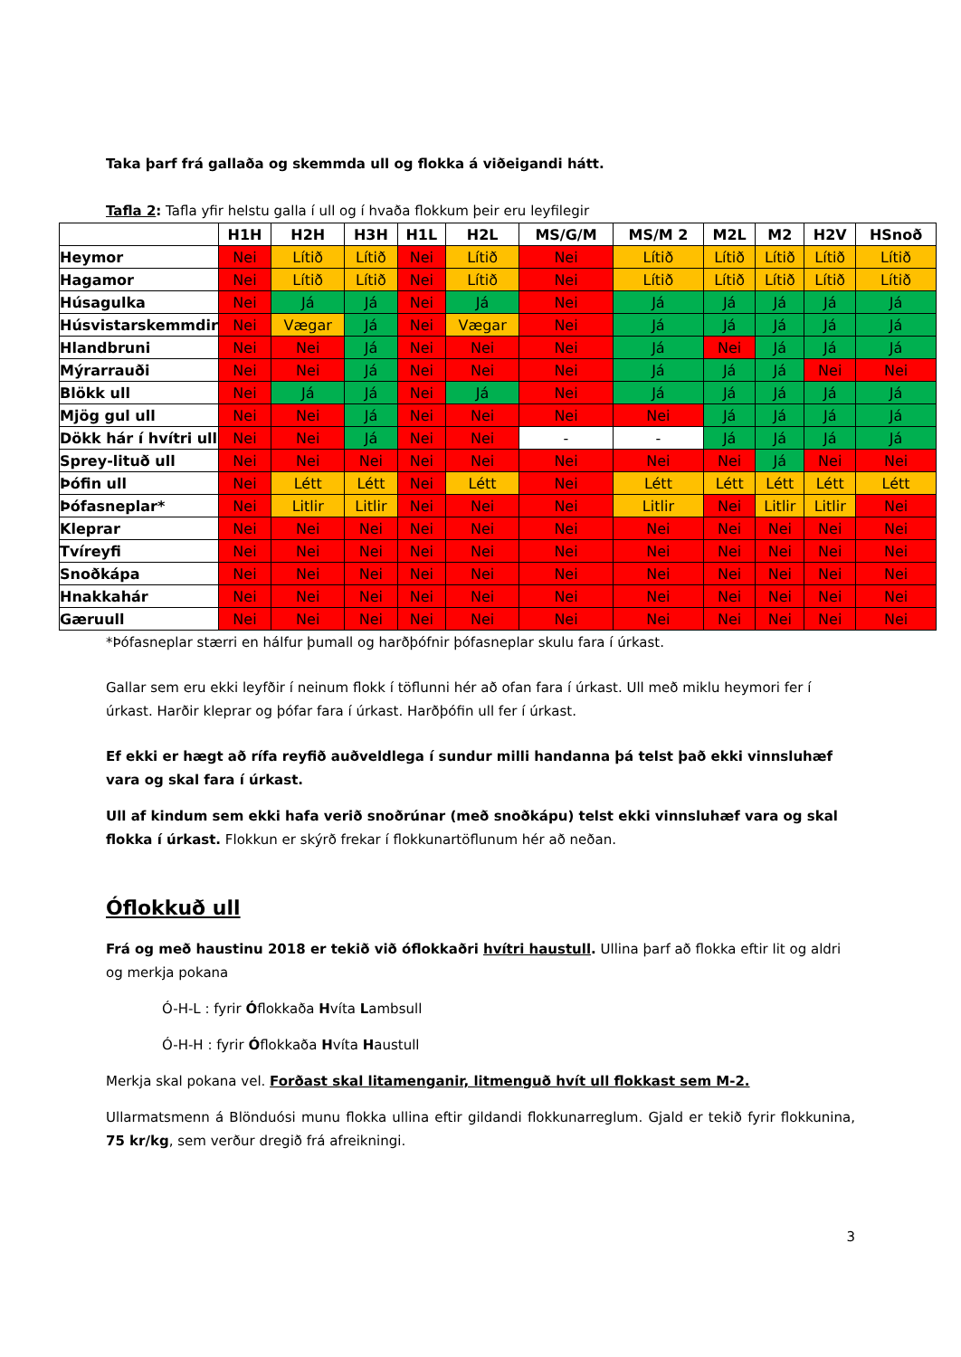Taka þarf frá gallaða og skemmda ull og flokka á viðeigandi hátt.
Tafla 2: Tafla yfir helstu galla í ull og í hvaða flokkum þeir eru leyfilegir
| | H1H | H2H | H3H | H1L | H2L | MS/G/M | MS/M 2 | M2L | M2 | H2V | HSnoð |
| --- | --- | --- | --- | --- | --- | --- | --- | --- | --- | --- | --- |
| Heymor | Nei | Lítið | Lítið | Nei | Lítið | Nei | Lítið | Lítið | Lítið | Lítið | Lítið |
| Hagamor | Nei | Lítið | Lítið | Nei | Lítið | Nei | Lítið | Lítið | Lítið | Lítið | Lítið |
| Húsagulka | Nei | Já | Já | Nei | Já | Nei | Já | Já | Já | Já | Já |
| Húsvistarskemmdir | Nei | Vægar | Já | Nei | Vægar | Nei | Já | Já | Já | Já | Já |
| Hlandbruni | Nei | Nei | Já | Nei | Nei | Nei | Já | Nei | Já | Já | Já |
| Mýrarrauði | Nei | Nei | Já | Nei | Nei | Nei | Já | Já | Já | Nei | Nei |
| Blökk ull | Nei | Já | Já | Nei | Já | Nei | Já | Já | Já | Já | Já |
| Mjög gul ull | Nei | Nei | Já | Nei | Nei | Nei | Nei | Já | Já | Já | Já |
| Dökk hár í hvítri ull | Nei | Nei | Já | Nei | Nei | - | - | Já | Já | Já | Já |
| Sprey-lituð ull | Nei | Nei | Nei | Nei | Nei | Nei | Nei | Nei | Já | Nei | Nei |
| Þófin ull | Nei | Létt | Létt | Nei | Létt | Nei | Létt | Létt | Létt | Létt | Létt |
| Þófasneplar* | Nei | Litlir | Litlir | Nei | Nei | Nei | Litlir | Nei | Litlir | Litlir | Nei |
| Kleprar | Nei | Nei | Nei | Nei | Nei | Nei | Nei | Nei | Nei | Nei | Nei |
| Tvíreyfi | Nei | Nei | Nei | Nei | Nei | Nei | Nei | Nei | Nei | Nei | Nei |
| Snoðkápa | Nei | Nei | Nei | Nei | Nei | Nei | Nei | Nei | Nei | Nei | Nei |
| Hnakkahár | Nei | Nei | Nei | Nei | Nei | Nei | Nei | Nei | Nei | Nei | Nei |
| Gæruull | Nei | Nei | Nei | Nei | Nei | Nei | Nei | Nei | Nei | Nei | Nei |
*Þófasneplar stærri en hálfur þumall og harðþófnir þófasneplar skulu fara í úrkast.
Gallar sem eru ekki leyfðir í neinum flokk í töflunni hér að ofan fara í úrkast. Ull með miklu heymori fer í úrkast. Harðir kleprar og þófar fara í úrkast. Harðþófin ull fer í úrkast.
Ef ekki er hægt að rífa reyfið auðveldlega í sundur milli handanna þá telst það ekki vinnsluhæf vara og skal fara í úrkast.
Ull af kindum sem ekki hafa verið snoðrúnar (með snoðkápu) telst ekki vinnsluhæf vara og skal flokka í úrkast. Flokkun er skýrð frekar í flokkunartöflunum hér að neðan.
Óflokkuð ull
Frá og með haustinu 2018 er tekið við óflokkaðri hvítri haustull. Ullina þarf að flokka eftir lit og aldri og merkja pokana
Ó-H-L : fyrir Óflokkaða Hvíta Lambsull
Ó-H-H : fyrir Óflokkaða Hvíta Haustull
Merkja skal pokana vel. Forðast skal litamenganir, litmenguð hvít ull flokkast sem M-2.
Ullarmatsmenn á Blönduósi munu flokka ullina eftir gildandi flokkunarreglum. Gjald er tekið fyrir flokkunina, 75 kr/kg, sem verður dregið frá afreikningi.
3